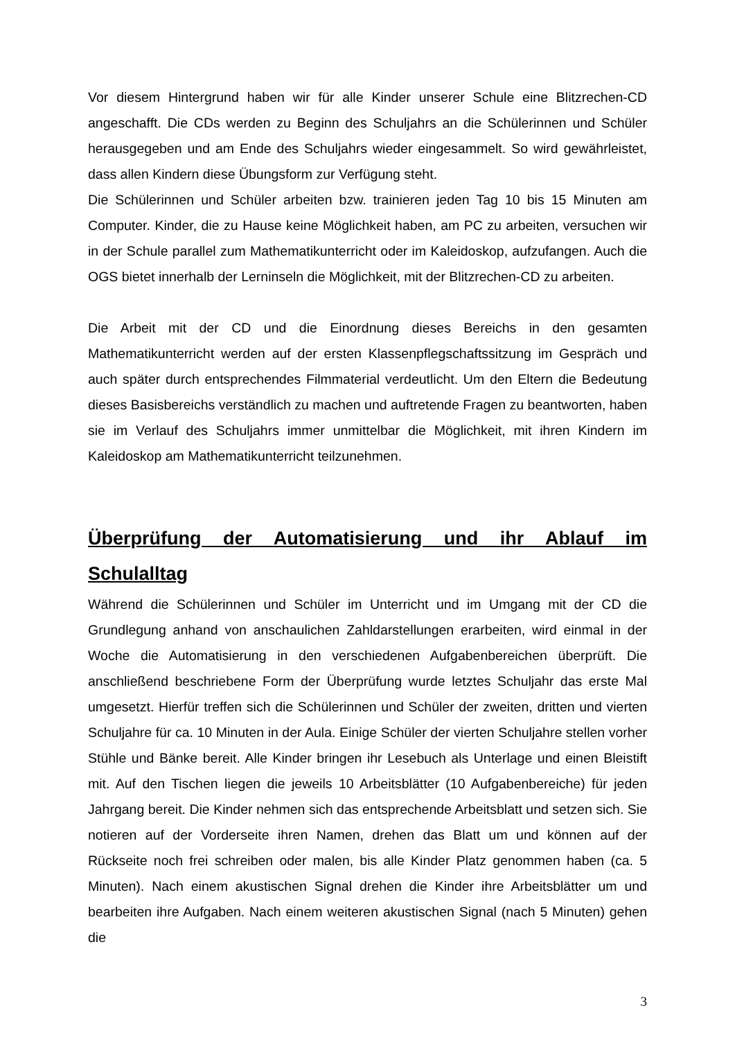Vor diesem Hintergrund haben wir für alle Kinder unserer Schule eine Blitzrechen-CD angeschafft. Die CDs werden zu Beginn des Schuljahrs an die Schülerinnen und Schüler herausgegeben und am Ende des Schuljahrs wieder eingesammelt. So wird gewährleistet, dass allen Kindern diese Übungsform zur Verfügung steht.
Die Schülerinnen und Schüler arbeiten bzw. trainieren jeden Tag 10 bis 15 Minuten am Computer. Kinder, die zu Hause keine Möglichkeit haben, am PC zu arbeiten, versuchen wir in der Schule parallel zum Mathematikunterricht oder im Kaleidoskop, aufzufangen. Auch die OGS bietet innerhalb der Lerninseln die Möglichkeit, mit der Blitzrechen-CD zu arbeiten.
Die Arbeit mit der CD und die Einordnung dieses Bereichs in den gesamten Mathematikunterricht werden auf der ersten Klassenpflegschaftssitzung im Gespräch und auch später durch entsprechendes Filmmaterial verdeutlicht. Um den Eltern die Bedeutung dieses Basisbereichs verständlich zu machen und auftretende Fragen zu beantworten, haben sie im Verlauf des Schuljahrs immer unmittelbar die Möglichkeit, mit ihren Kindern im Kaleidoskop am Mathematikunterricht teilzunehmen.
Überprüfung der Automatisierung und ihr Ablauf im Schulalltag
Während die Schülerinnen und Schüler im Unterricht und im Umgang mit der CD die Grundlegung anhand von anschaulichen Zahldarstellungen erarbeiten, wird einmal in der Woche die Automatisierung in den verschiedenen Aufgabenbereichen überprüft. Die anschließend beschriebene Form der Überprüfung wurde letztes Schuljahr das erste Mal umgesetzt. Hierfür treffen sich die Schülerinnen und Schüler der zweiten, dritten und vierten Schuljahre für ca. 10 Minuten in der Aula. Einige Schüler der vierten Schuljahre stellen vorher Stühle und Bänke bereit. Alle Kinder bringen ihr Lesebuch als Unterlage und einen Bleistift mit. Auf den Tischen liegen die jeweils 10 Arbeitsblätter (10 Aufgabenbereiche) für jeden Jahrgang bereit. Die Kinder nehmen sich das entsprechende Arbeitsblatt und setzen sich. Sie notieren auf der Vorderseite ihren Namen, drehen das Blatt um und können auf der Rückseite noch frei schreiben oder malen, bis alle Kinder Platz genommen haben (ca. 5 Minuten). Nach einem akustischen Signal drehen die Kinder ihre Arbeitsblätter um und bearbeiten ihre Aufgaben. Nach einem weiteren akustischen Signal (nach 5 Minuten) gehen die
3